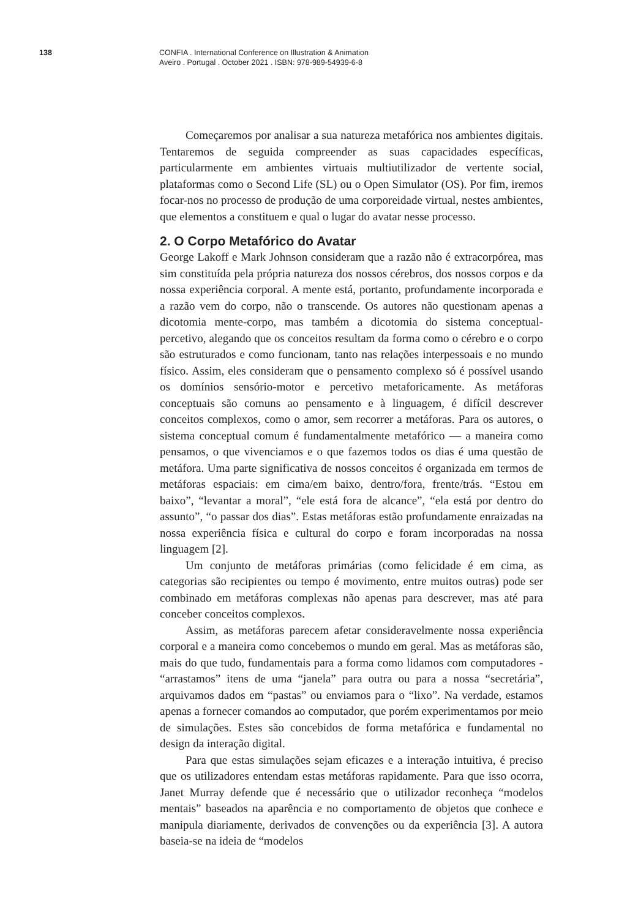138 CONFIA . International Conference on Illustration & Animation
Aveiro . Portugal . October 2021 . ISBN: 978-989-54939-6-8
Começaremos por analisar a sua natureza metafórica nos ambientes digitais. Tentaremos de seguida compreender as suas capacidades específicas, particularmente em ambientes virtuais multiutilizador de vertente social, plataformas como o Second Life (SL) ou o Open Simulator (OS). Por fim, iremos focar-nos no processo de produção de uma corporeidade virtual, nestes ambientes, que elementos a constituem e qual o lugar do avatar nesse processo.
2. O Corpo Metafórico do Avatar
George Lakoff e Mark Johnson consideram que a razão não é extracorpórea, mas sim constituída pela própria natureza dos nossos cérebros, dos nossos corpos e da nossa experiência corporal. A mente está, portanto, profundamente incorporada e a razão vem do corpo, não o transcende. Os autores não questionam apenas a dicotomia mente-corpo, mas também a dicotomia do sistema conceptual-percetivo, alegando que os conceitos resultam da forma como o cérebro e o corpo são estruturados e como funcionam, tanto nas relações interpessoais e no mundo físico. Assim, eles consideram que o pensamento complexo só é possível usando os domínios sensório-motor e percetivo metaforicamente. As metáforas conceptuais são comuns ao pensamento e à linguagem, é difícil descrever conceitos complexos, como o amor, sem recorrer a metáforas. Para os autores, o sistema conceptual comum é fundamentalmente metafórico — a maneira como pensamos, o que vivenciamos e o que fazemos todos os dias é uma questão de metáfora. Uma parte significativa de nossos conceitos é organizada em termos de metáforas espaciais: em cima/em baixo, dentro/fora, frente/trás. “Estou em baixo”, “levantar a moral”, “ele está fora de alcance”, “ela está por dentro do assunto”, “o passar dos dias”. Estas metáforas estão profundamente enraizadas na nossa experiência física e cultural do corpo e foram incorporadas na nossa linguagem [2].
Um conjunto de metáforas primárias (como felicidade é em cima, as categorias são recipientes ou tempo é movimento, entre muitos outras) pode ser combinado em metáforas complexas não apenas para descrever, mas até para conceber conceitos complexos.
Assim, as metáforas parecem afetar consideravelmente nossa experiência corporal e a maneira como concebemos o mundo em geral. Mas as metáforas são, mais do que tudo, fundamentais para a forma como lidamos com computadores - “arrastamos” itens de uma “janela” para outra ou para a nossa “secretária”, arquivamos dados em “pastas” ou enviamos para o “lixo”. Na verdade, estamos apenas a fornecer comandos ao computador, que porém experimentamos por meio de simulações. Estes são concebidos de forma metafórica e fundamental no design da interação digital.
Para que estas simulações sejam eficazes e a interação intuitiva, é preciso que os utilizadores entendam estas metáforas rapidamente. Para que isso ocorra, Janet Murray defende que é necessário que o utilizador reconheça “modelos mentais” baseados na aparência e no comportamento de objetos que conhece e manipula diariamente, derivados de convenções ou da experiência [3]. A autora baseia-se na ideia de “modelos